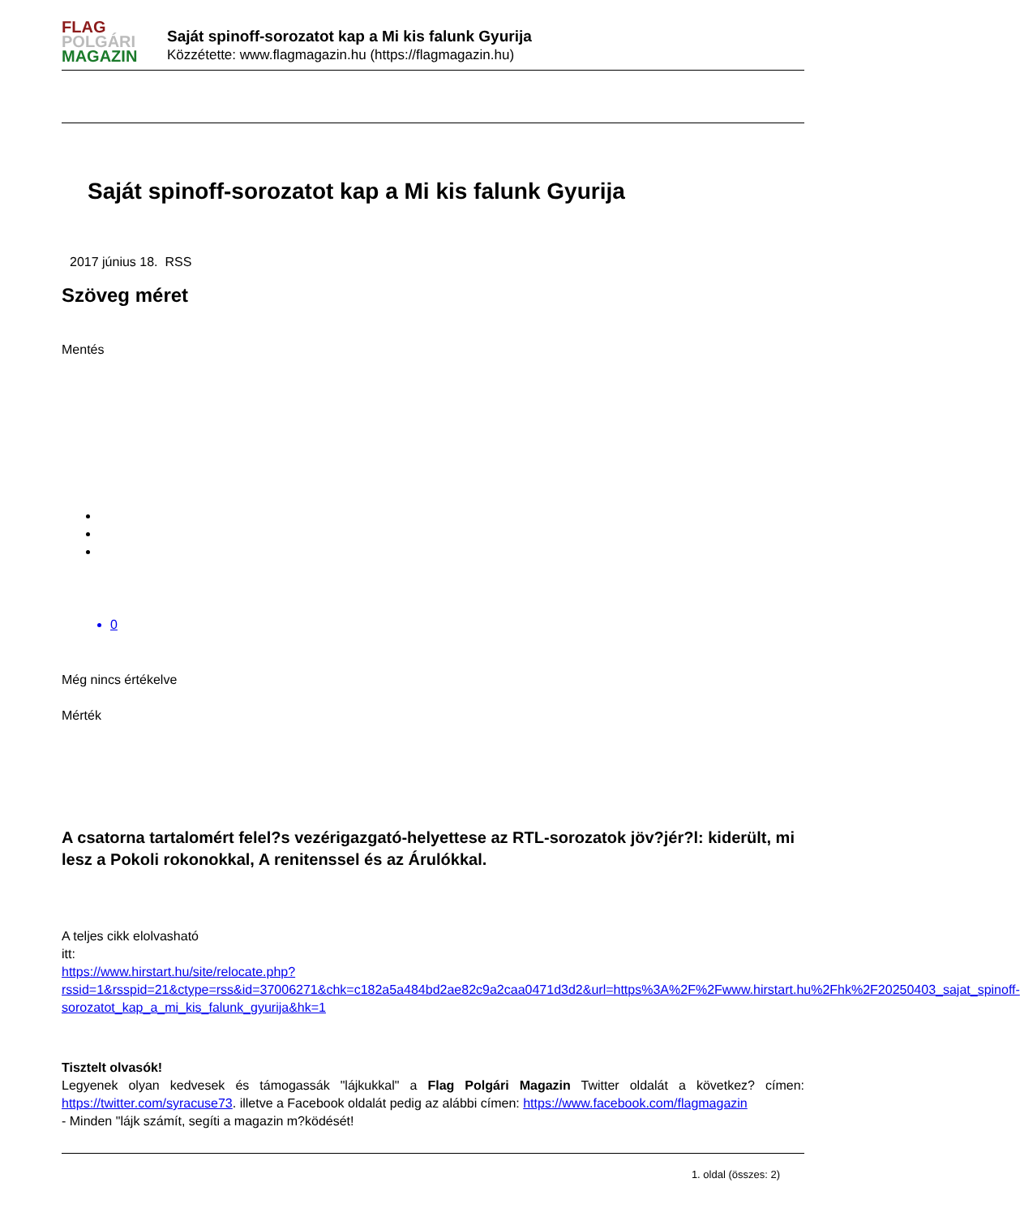FLAG
POLGÁRI
MAGAZIN
Saját spinoff-sorozatot kap a Mi kis falunk Gyurija
Közzétette: www.flagmagazin.hu (https://flagmagazin.hu)
Saját spinoff-sorozatot kap a Mi kis falunk Gyurija
2017 június 18. RSS
Szöveg méret
Mentés
0
Még nincs értékelve
Mérték
A csatorna tartalomért felel?s vezérigazgató-helyettese az RTL-sorozatok jöv?jér?l: kiderült, mi lesz a Pokoli rokonokkal, A renitenssel és az Árulókkal.
A teljes cikk elolvasható
itt:
https://www.hirstart.hu/site/relocate.php?rssid=1&rsspid=21&ctype=rss&id=37006271&chk=c182a5a484bd2ae82c9a2caa0471d3d2&url=https%3A%2F%2Fwww.hirstart.hu%2Fhk%2F20250403_sajat_spinoff-sorozatot_kap_a_mi_kis_falunk_gyurija&hk=1
Tisztelt olvasók!
Legyenek olyan kedvesek és támogassák "lájkukkal" a Flag Polgári Magazin Twitter oldalát a következ? címen: https://twitter.com/syracuse73. illetve a Facebook oldalát pedig az alábbi címen: https://www.facebook.com/flagmagazin
- Minden "lájk számít, segíti a magazin m?ködését!
1. oldal (összes: 2)